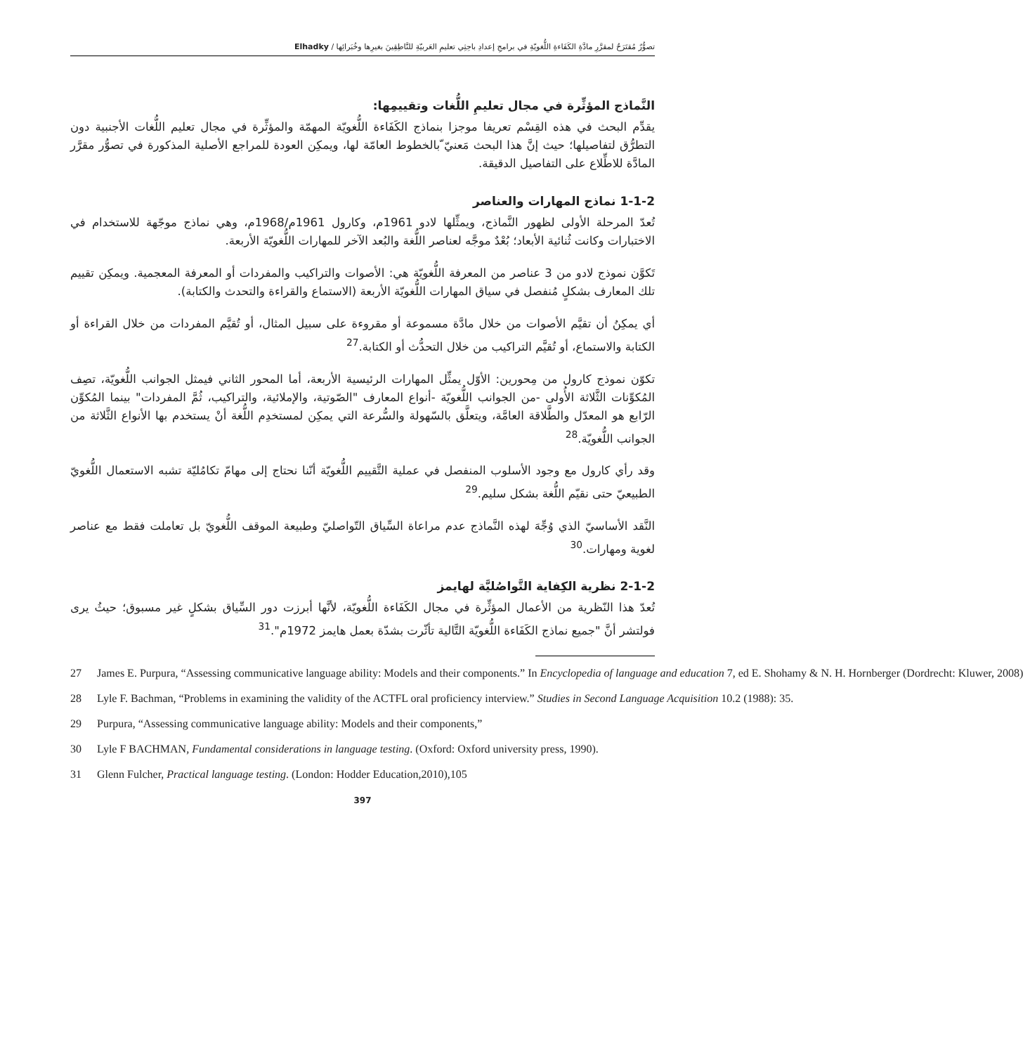تصوُّرٌ مُقتَرَحٌ لمقرَّرِ مادَّةِ الكَفَاءةِ اللُّغويّةِ في برامجِ إعدادِ باحِثِي تعليمِ العَربيّةِ للنَّاطِقِينَ بغيرِها وخُبَرائِها / Elhadky
النَّماذج المؤثِّرة في مجال تعليمِ اللُّغات وتقييمِها:
يقدِّم البحث في هذه القِسْم تعريفا موجزا بنماذج الكَفَاءة اللُّغويّة المهمّة والمؤثِّرة في مجال تعليم اللُّغات الأجنبية دون التطرُّق لتفاصيلها؛ حيث إنَّ هذا البحث مَعنيّ ّبالخطوط العامّة لها، ويمكِن العودة للمراجع الأصلية المذكورة في تصوُّر مقرَّر المادَّة للاطِّلاع على التفاصيل الدقيقة.
1-1-2 نماذج المهارات والعناصر
تُعدّ المرحلة الأولى لظهور النَّماذج، ويمثِّلها لادو 1961م، وكارول 1961م/1968م، وهي نماذج موجّهة للاستخدام في الاختبارات وكانت ثُنائية الأبعاد؛ بُعْدٌ موجَّه لعناصر اللُّغة والبُعد الآخر للمهارات اللُّغويّة الأربعة.
تَكوَّن نموذج لادو من 3 عناصر من المعرفة اللُّغويّة هي: الأصوات والتراكيب والمفردات أو المعرفة المعجمية. ويمكِن تقييم تلك المعارف بشكلٍ مُنفصل في سياق المهارات اللُّغويّة الأربعة (الاستماع والقراءة والتحدث والكتابة).
أي يمكِنُ أن تقيَّم الأصوات من خلال مادَّة مسموعة أو مقروءة على سبيل المثال، أو تُقيَّم المفردات من خلال القراءة أو الكتابة والاستماع، أو تُقيَّم التراكيب من خلال التحدُّث أو الكتابة.<sup>27</sup>
تكوّن نموذج كارول من مِحورين: الأوّل يمثِّل المهارات الرئيسية الأربعة، أما المحور الثاني فيمثل الجوانب اللُّغويّة، تصِف المُكوِّنات الثَّلاثة الأُولى -من الجوانب اللُّغويّة -أنواع المعارف "الصّوتية، والإملائية، والتراكيب، ثُمَّ المفردات" بينما المُكوِّن الرّابع هو المعدّل والطَّلاقة العامَّة، ويتعلَّق بالسّهولة والسُّرعة التي يمكِن لمستخدِم اللُّغة أنْ يستخدم بها الأنواع الثَّلاثة من الجوانب اللُّغويّة.<sup>28</sup>
وقد رأي كارول مع وجود الأسلوب المنفصل في عملية التَّقييم اللُّغويّة أنّنا نحتاج إلى مهامّ تكامُليّة تشبه الاستعمال اللُّغويّ الطبيعيّ حتى نقيّم اللُّغة بشكل سليم.<sup>29</sup>
النَّقد الأساسيّ الذي وُجِّهَ لهذه النَّماذج عدم مراعاة السِّياق التّواصليّ وطبيعة الموقف اللُّغويّ بل تعاملت فقط مع عناصر لغوية ومهارات.<sup>30</sup>
2-1-2 نظرية الكِفاية التَّواصُليَّة لهايمز
تُعدّ هذا النّظرية من الأعمال المؤثِّرة في مجال الكَفَاءة اللُّغويّة، لأنَّها أبرزت دور السِّياق بشكلٍ غير مسبوق؛ حيثُ يرى فولتشر أنَّ "جميع نماذج الكَفَاءة اللُّغويّة التَّالية تأثّرت بشدّة بعمل هايمز 1972م".<sup>31</sup>
27 James E. Purpura, “Assessing communicative language ability: Models and their components.” In Encyclopedia of language and education 7, ed E. Shohamy & N. H. Hornberger (Dordrecht: Kluwer, 2008)
28 Lyle F. Bachman, “Problems in examining the validity of the ACTFL oral proficiency interview.” Studies in Second Language Acquisition 10.2 (1988): 35.
29 Purpura, “Assessing communicative language ability: Models and their components,”
30 Lyle F BACHMAN, Fundamental considerations in language testing. (Oxford: Oxford university press, 1990).
31 Glenn Fulcher, Practical language testing. (London: Hodder Education,2010),105
397